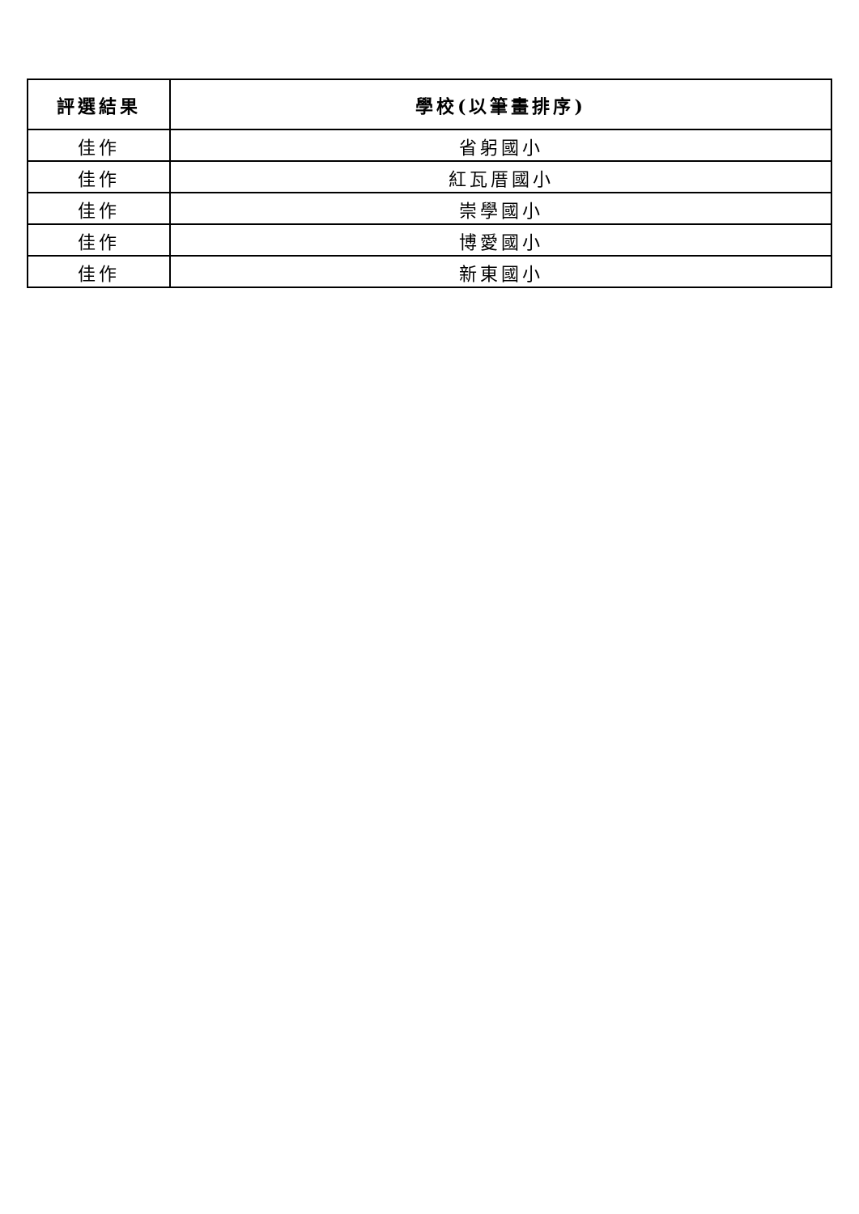| 評選結果 | 學校(以筆畫排序) |
| --- | --- |
| 佳作 | 省躬國小 |
| 佳作 | 紅瓦厝國小 |
| 佳作 | 崇學國小 |
| 佳作 | 博愛國小 |
| 佳作 | 新東國小 |